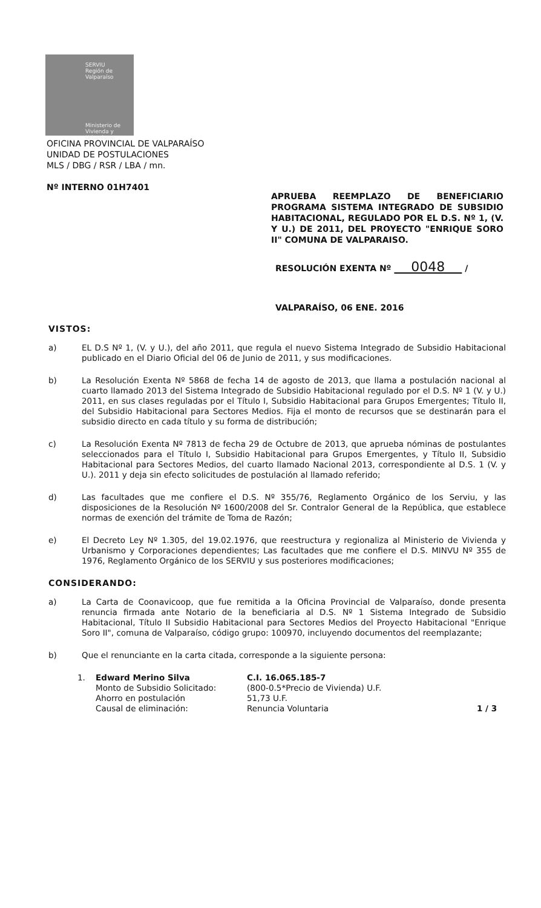SERVIU
Región de Valparaíso
Ministerio de
Vivienda y
Urbanismo
OFICINA PROVINCIAL DE VALPARAÍSO
UNIDAD DE POSTULACIONES
MLS / DBG / RSR / LBA / mn.
Nº INTERNO 01H7401
APRUEBA REEMPLAZO DE BENEFICIARIO PROGRAMA SISTEMA INTEGRADO DE SUBSIDIO HABITACIONAL, REGULADO POR EL D.S. Nº 1, (V. Y U.) DE 2011, DEL PROYECTO "ENRIQUE SORO II" COMUNA DE VALPARAISO.
RESOLUCIÓN EXENTA Nº 0048 /
VALPARAÍSO, 06 ENE. 2016
VISTOS:
a) EL D.S Nº 1, (V. y U.), del año 2011, que regula el nuevo Sistema Integrado de Subsidio Habitacional publicado en el Diario Oficial del 06 de Junio de 2011, y sus modificaciones.
b) La Resolución Exenta Nº 5868 de fecha 14 de agosto de 2013, que llama a postulación nacional al cuarto llamado 2013 del Sistema Integrado de Subsidio Habitacional regulado por el D.S. Nº 1 (V. y U.) 2011, en sus clases reguladas por el Título I, Subsidio Habitacional para Grupos Emergentes; Título II, del Subsidio Habitacional para Sectores Medios. Fija el monto de recursos que se destinarán para el subsidio directo en cada título y su forma de distribución;
c) La Resolución Exenta Nº 7813 de fecha 29 de Octubre de 2013, que aprueba nóminas de postulantes seleccionados para el Título I, Subsidio Habitacional para Grupos Emergentes, y Título II, Subsidio Habitacional para Sectores Medios, del cuarto llamado Nacional 2013, correspondiente al D.S. 1 (V. y U.). 2011 y deja sin efecto solicitudes de postulación al llamado referido;
d) Las facultades que me confiere el D.S. Nº 355/76, Reglamento Orgánico de los Serviu, y las disposiciones de la Resolución Nº 1600/2008 del Sr. Contralor General de la República, que establece normas de exención del trámite de Toma de Razón;
e) El Decreto Ley Nº 1.305, del 19.02.1976, que reestructura y regionaliza al Ministerio de Vivienda y Urbanismo y Corporaciones dependientes; Las facultades que me confiere el D.S. MINVU Nº 355 de 1976, Reglamento Orgánico de los SERVIU y sus posteriores modificaciones;
CONSIDERANDO:
a) La Carta de Coonavicoop, que fue remitida a la Oficina Provincial de Valparaíso, donde presenta renuncia firmada ante Notario de la beneficiaria al D.S. Nº 1 Sistema Integrado de Subsidio Habitacional, Título II Subsidio Habitacional para Sectores Medios del Proyecto Habitacional "Enrique Soro II", comuna de Valparaíso, código grupo: 100970, incluyendo documentos del reemplazante;
b) Que el renunciante en la carta citada, corresponde a la siguiente persona:
1. Edward Merino Silva C.I. 16.065.185-7 Monto de Subsidio Solicitado: (800-0.5*Precio de Vivienda) U.F. Ahorro en postulación 51,73 U.F. Causal de eliminación: Renuncia Voluntaria 1 / 3